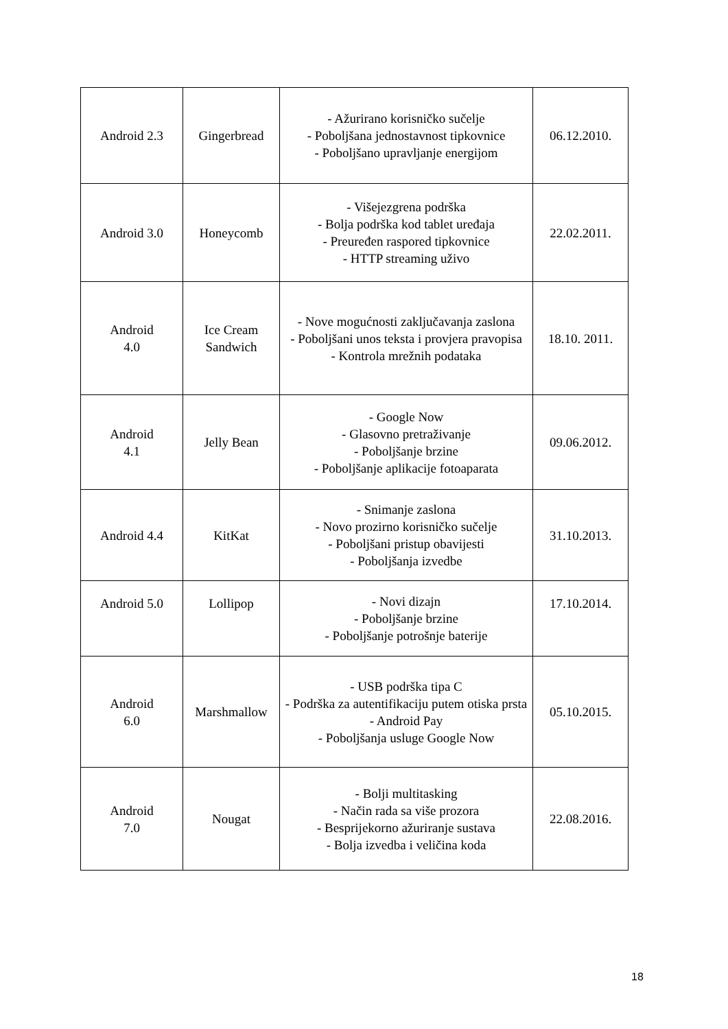| Android 2.3 | Gingerbread | - Ažurirano korisničko sučelje - Poboljšana jednostavnost tipkovnice - Poboljšano upravljanje energijom | 06.12.2010. |
| Android 3.0 | Honeycomb | - Višejezgrena podrška - Bolja podrška kod tablet uređaja - Preuređen raspored tipkovnice - HTTP streaming uživo | 22.02.2011. |
| Android 4.0 | Ice Cream Sandwich | - Nove mogućnosti zaključavanja zaslona - Poboljšani unos teksta i provjera pravopisa - Kontrola mrežnih podataka | 18.10. 2011. |
| Android 4.1 | Jelly Bean | - Google Now - Glasovno pretraživanje - Poboljšanje brzine - Poboljšanje aplikacije fotoaparata | 09.06.2012. |
| Android 4.4 | KitKat | - Snimanje zaslona - Novo prozirno korisničko sučelje - Poboljšani pristup obavijesti - Poboljšanja izvedbe | 31.10.2013. |
| Android 5.0 | Lollipop | - Novi dizajn - Poboljšanje brzine - Poboljšanje potrošnje baterije | 17.10.2014. |
| Android 6.0 | Marshmallow | - USB podrška tipa C - Podrška za autentifikaciju putem otiska prsta - Android Pay - Poboljšanja usluge Google Now | 05.10.2015. |
| Android 7.0 | Nougat | - Bolji multitasking - Način rada sa više prozora - Besprijekorno ažuriranje sustava - Bolja izvedba i veličina koda | 22.08.2016. |
18